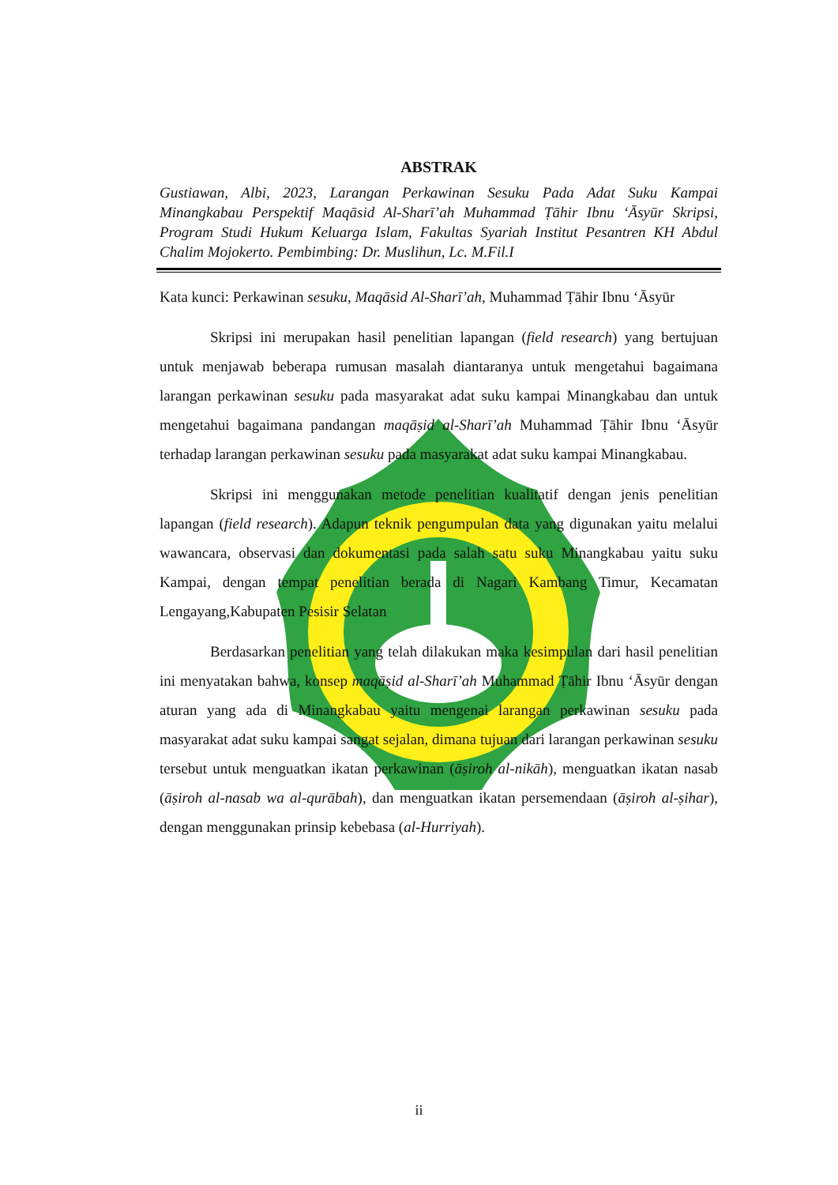ABSTRAK
Gustiawan, Albi, 2023, Larangan Perkawinan Sesuku Pada Adat Suku Kampai Minangkabau Perspektif Maqāsid Al-Sharī’ah Muhammad Ṭāhir Ibnu ‘Āsyūr Skripsi, Program Studi Hukum Keluarga Islam, Fakultas Syariah Institut Pesantren KH Abdul Chalim Mojokerto. Pembimbing: Dr. Muslihun, Lc. M.Fil.I
Kata kunci: Perkawinan sesuku, Maqāsid Al-Sharī’ah, Muhammad Ṭāhir Ibnu ‘Āsyūr
Skripsi ini merupakan hasil penelitian lapangan (field research) yang bertujuan untuk menjawab beberapa rumusan masalah diantaranya untuk mengetahui bagaimana larangan perkawinan sesuku pada masyarakat adat suku kampai Minangkabau dan untuk mengetahui bagaimana pandangan maqāṣid al-Sharī’ah Muhammad Ṭāhir Ibnu ‘Āsyūr terhadap larangan perkawinan sesuku pada masyarakat adat suku kampai Minangkabau.
Skripsi ini menggunakan metode penelitian kualitatif dengan jenis penelitian lapangan (field research). Adapun teknik pengumpulan data yang digunakan yaitu melalui wawancara, observasi dan dokumentasi pada salah satu suku Minangkabau yaitu suku Kampai, dengan tempat penelitian berada di Nagari Kambang Timur, Kecamatan Lengayang,Kabupaten Pesisir Selatan
Berdasarkan penelitian yang telah dilakukan maka kesimpulan dari hasil penelitian ini menyatakan bahwa, konsep maqāṣid al-Sharī’ah Muhammad Ṭāhir Ibnu ‘Āsyūr dengan aturan yang ada di Minangkabau yaitu mengenai larangan perkawinan sesuku pada masyarakat adat suku kampai sangat sejalan, dimana tujuan dari larangan perkawinan sesuku tersebut untuk menguatkan ikatan perkawinan (āṣiroh al-nikāh), menguatkan ikatan nasab (āṣiroh al-nasab wa al-qurābah), dan menguatkan ikatan persemendaan (āṣiroh al-ṣihar), dengan menggunakan prinsip kebebasa (al-Hurriyah).
ii